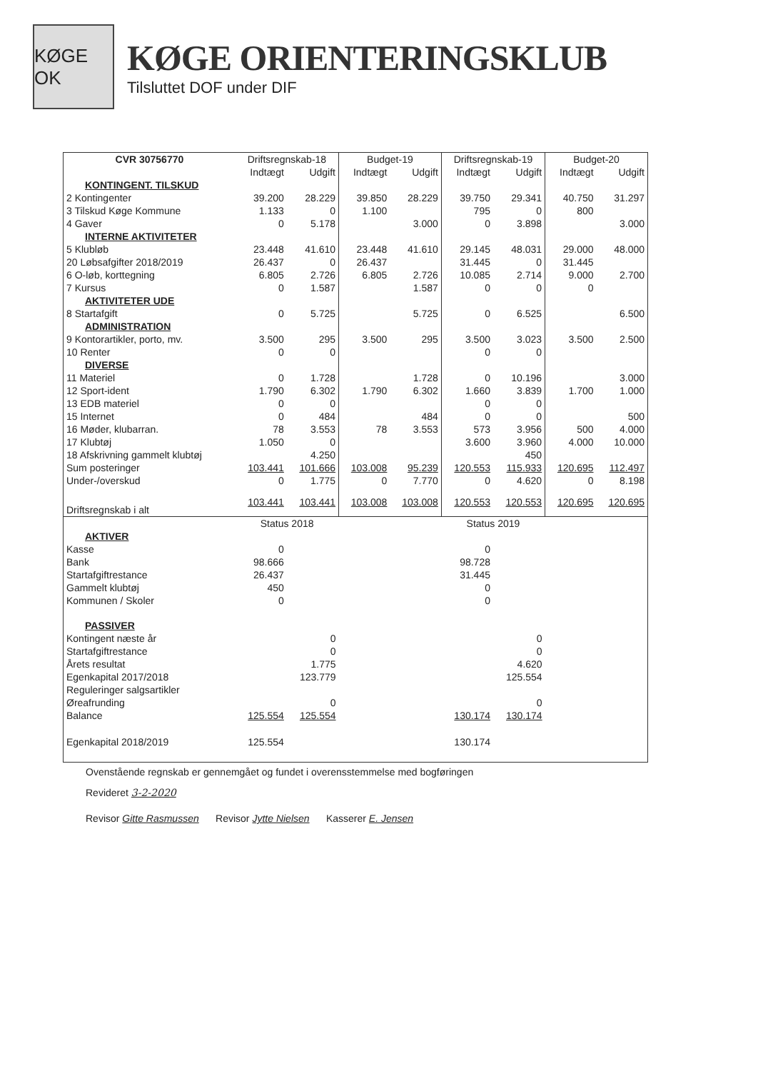KØGE OK
KØGE ORIENTERINGSKLUB
Tilsluttet DOF under DIF
| CVR 30756770 | Driftsregnskab-18 | | Budget-19 | | Driftsregnskab-19 | | Budget-20 | |
| --- | --- | --- | --- | --- | --- | --- | --- | --- |
| | Indtægt | Udgift | Indtægt | Udgift | Indtægt | Udgift | Indtægt | Udgift |
| KONTINGENT. TILSKUD | | | | | | | | |
| 2 Kontingenter | 39.200 | 28.229 | 39.850 | 28.229 | 39.750 | 29.341 | 40.750 | 31.297 |
| 3 Tilskud Køge Kommune | 1.133 | 0 | 1.100 | | 795 | 0 | 800 | |
| 4 Gaver | 0 | 5.178 | | 3.000 | 0 | 3.898 | | 3.000 |
| INTERNE AKTIVITETER | | | | | | | | |
| 5 Klubløb | 23.448 | 41.610 | 23.448 | 41.610 | 29.145 | 48.031 | 29.000 | 48.000 |
| 20 Løbsafgifter 2018/2019 | 26.437 | 0 | 26.437 | | 31.445 | 0 | 31.445 | |
| 6 O-løb, korttegning | 6.805 | 2.726 | 6.805 | 2.726 | 10.085 | 2.714 | 9.000 | 2.700 |
| 7 Kursus | 0 | 1.587 | | 1.587 | 0 | 0 | 0 | |
| AKTIVITETER UDE | | | | | | | | |
| 8 Startafgift | 0 | 5.725 | | 5.725 | 0 | 6.525 | | 6.500 |
| ADMINISTRATION | | | | | | | | |
| 9 Kontorartikler, porto, mv. | 3.500 | 295 | 3.500 | 295 | 3.500 | 3.023 | 3.500 | 2.500 |
| 10 Renter | 0 | 0 | | | 0 | 0 | | |
| DIVERSE | | | | | | | | |
| 11 Materiel | 0 | 1.728 | | 1.728 | 0 | 10.196 | | 3.000 |
| 12 Sport-ident | 1.790 | 6.302 | 1.790 | 6.302 | 1.660 | 3.839 | 1.700 | 1.000 |
| 13 EDB materiel | 0 | 0 | | | 0 | 0 | | |
| 15 Internet | 0 | 484 | | 484 | 0 | 0 | | 500 |
| 16 Møder, klubarran. | 78 | 3.553 | 78 | 3.553 | 573 | 3.956 | 500 | 4.000 |
| 17 Klubtøj | 1.050 | 0 | | | 3.600 | 3.960 | 4.000 | 10.000 |
| 18 Afskrivning gammelt klubtøj | | 4.250 | | | | 450 | | |
| Sum posteringer | 103.441 | 101.666 | 103.008 | 95.239 | 120.553 | 115.933 | 120.695 | 112.497 |
| Under-/overskud | 0 | 1.775 | 0 | 7.770 | 0 | 4.620 | 0 | 8.198 |
| Driftsregnskab i alt | 103.441 | 103.441 | 103.008 | 103.008 | 120.553 | 120.553 | 120.695 | 120.695 |
| | Status 2018 | | | | Status 2019 | | | |
| AKTIVER | | | | | | | | |
| Kasse | 0 | | | | 0 | | | |
| Bank | 98.666 | | | | 98.728 | | | |
| Startafgiftrestance | 26.437 | | | | 31.445 | | | |
| Gammelt klubtøj | 450 | | | | 0 | | | |
| Kommunen / Skoler | 0 | | | | 0 | | | |
| PASSIVER | | | | | | | | |
| Kontingent næste år | | 0 | | | | 0 | | |
| Startafgiftrestance | | 0 | | | | 0 | | |
| Årets resultat | | 1.775 | | | | 4.620 | | |
| Egenkapital 2017/2018 | | 123.779 | | | | 125.554 | | |
| Reguleringer salgsartikler | | | | | | | | |
| Øreafrunding | | 0 | | | | 0 | | |
| Balance | 125.554 | 125.554 | | | 130.174 | 130.174 | | |
| Egenkapital 2018/2019 | 125.554 | | | | 130.174 | | | |
Ovenstående regnskab er gennemgået og fundet i overensstemmelse med bogføringen
Revideret 3-2-2020
Revisor Gitte Rasmussen Revisor Jytte Nielsen Kasserer E. Jensen